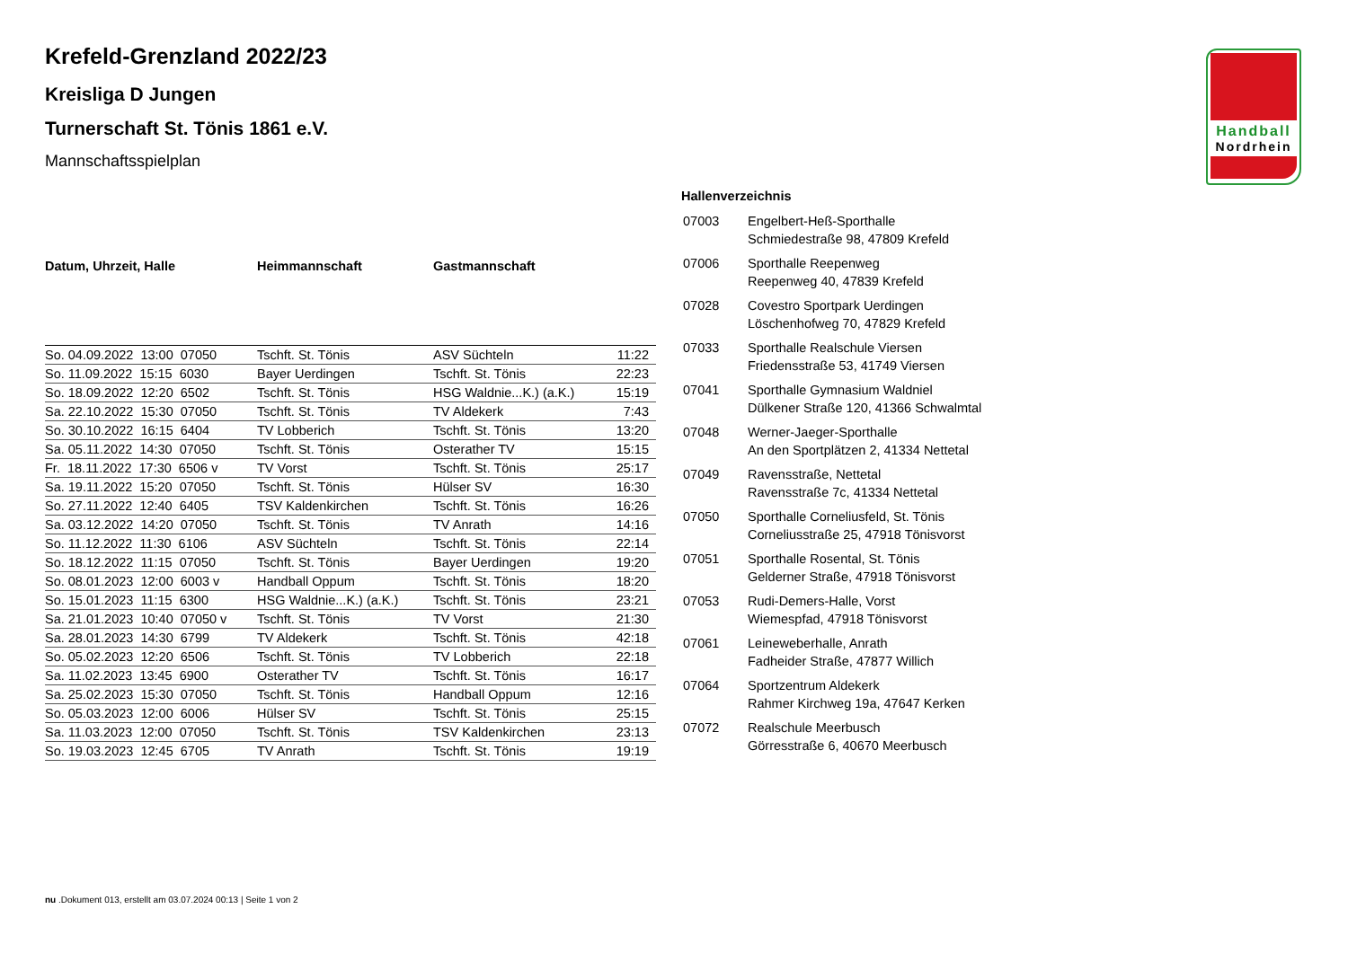Handball
Nordrhein
Krefeld-Grenzland 2022/23
Kreisliga D Jungen
Turnerschaft St. Tönis 1861 e.V.
Mannschaftsspielplan
| Datum, Uhrzeit, Halle | Heimmannschaft | Gastmannschaft | |
| --- | --- | --- | --- |
| So. 04.09.2022 13:00 07050 | Tschft. St. Tönis | ASV Süchteln | 11:22 |
| So. 11.09.2022 15:15 6030 | Bayer Uerdingen | Tschft. St. Tönis | 22:23 |
| So. 18.09.2022 12:20 6502 | Tschft. St. Tönis | HSG Waldnie...K.) (a.K.) | 15:19 |
| Sa. 22.10.2022 15:30 07050 | Tschft. St. Tönis | TV Aldekerk | 7:43 |
| So. 30.10.2022 16:15 6404 | TV Lobberich | Tschft. St. Tönis | 13:20 |
| Sa. 05.11.2022 14:30 07050 | Tschft. St. Tönis | Osterather TV | 15:15 |
| Fr. 18.11.2022 17:30 6506 v | TV Vorst | Tschft. St. Tönis | 25:17 |
| Sa. 19.11.2022 15:20 07050 | Tschft. St. Tönis | Hülser SV | 16:30 |
| So. 27.11.2022 12:40 6405 | TSV Kaldenkirchen | Tschft. St. Tönis | 16:26 |
| Sa. 03.12.2022 14:20 07050 | Tschft. St. Tönis | TV Anrath | 14:16 |
| So. 11.12.2022 11:30 6106 | ASV Süchteln | Tschft. St. Tönis | 22:14 |
| So. 18.12.2022 11:15 07050 | Tschft. St. Tönis | Bayer Uerdingen | 19:20 |
| So. 08.01.2023 12:00 6003 v | Handball Oppum | Tschft. St. Tönis | 18:20 |
| So. 15.01.2023 11:15 6300 | HSG Waldnie...K.) (a.K.) | Tschft. St. Tönis | 23:21 |
| Sa. 21.01.2023 10:40 07050 v | Tschft. St. Tönis | TV Vorst | 21:30 |
| Sa. 28.01.2023 14:30 6799 | TV Aldekerk | Tschft. St. Tönis | 42:18 |
| So. 05.02.2023 12:20 6506 | Tschft. St. Tönis | TV Lobberich | 22:18 |
| Sa. 11.02.2023 13:45 6900 | Osterather TV | Tschft. St. Tönis | 16:17 |
| Sa. 25.02.2023 15:30 07050 | Tschft. St. Tönis | Handball Oppum | 12:16 |
| So. 05.03.2023 12:00 6006 | Hülser SV | Tschft. St. Tönis | 25:15 |
| Sa. 11.03.2023 12:00 07050 | Tschft. St. Tönis | TSV Kaldenkirchen | 23:13 |
| So. 19.03.2023 12:45 6705 | TV Anrath | Tschft. St. Tönis | 19:19 |
Hallenverzeichnis
| 07003 | Engelbert-Heß-Sporthalle Schmiedestraße 98, 47809 Krefeld |
| 07006 | Sporthalle Reepenweg Reepenweg 40, 47839 Krefeld |
| 07028 | Covestro Sportpark Uerdingen Löschenhofweg 70, 47829 Krefeld |
| 07033 | Sporthalle Realschule Viersen Friedensstraße 53, 41749 Viersen |
| 07041 | Sporthalle Gymnasium Waldniel Dülkener Straße 120, 41366 Schwalmtal |
| 07048 | Werner-Jaeger-Sporthalle An den Sportplätzen 2, 41334 Nettetal |
| 07049 | Ravensstraße, Nettetal Ravensstraße 7c, 41334 Nettetal |
| 07050 | Sporthalle Corneliusfeld, St. Tönis Corneliusstraße 25, 47918 Tönisvorst |
| 07051 | Sporthalle Rosental, St. Tönis Gelderner Straße, 47918 Tönisvorst |
| 07053 | Rudi-Demers-Halle, Vorst Wiemespfad, 47918 Tönisvorst |
| 07061 | Leineweberhalle, Anrath Fadheider Straße, 47877 Willich |
| 07064 | Sportzentrum Aldekerk Rahmer Kirchweg 19a, 47647 Kerken |
| 07072 | Realschule Meerbusch Görresstraße 6, 40670 Meerbusch |
nu .Dokument 013, erstellt am 03.07.2024 00:13 | Seite 1 von 2